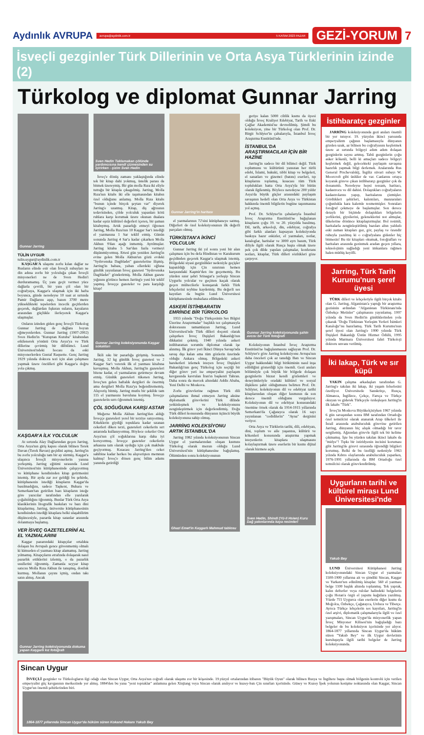Aydınlık AVRUPA
avrupa@aydinlik.com.tr 5 KASIM 2023 PAZAR
GEZİ-YORUM 7
İsveçli gezginler Türk Dillerinin ve Orta Asya Türklerinin izinde (2)
Türkolog ve diplomat Gunnar Jarring
Gunnar Jarring
TÜLİN UYGUR
tulin.uygur@aydinlik.com.tr
KAŞGAR'A ulaşımı zorlu kılan dağlar ne Rusların elinde esir olan İsveçli subayları ne din adına zorlu bir yolculuğa çıkan İsveçli misyonerleri ne de Sven Hedin'i durduramamış. Üç yanı geçit vermez yüce dağlarla çevrili, bir yanı çöl olan bir coğrafyaya, Kaşgar'a ulaşmak için iki hafta boyunca, günde neredeyse 10 saat at sırtında Pamir Dağlarını aşıp, bazen 3700 metre yükseklikteki tepelerden incecik geçitlerden geçerek, dağlardan fışkıran suların, kayaların arasından güçlükle ilerleyerek Kaşgar'a ulaşmışlar.
Onların izinden giden genç İsveçli Türkolog Gunnar Jarring de dağlara boyun eğmeyenlerden. Gunnar Jarring (1907-2002) Sven Hedin'in "Kutuptan Kutuba" kitabından etkilenerek yönünü Orta Asya'ya ve Türk dillerine çevirmiş bir dilbilimci. Lund Üniversitesi'ndeki hocası da eski misyonerlerden Gustaf Raquette. Genç Jarring 1929 yılında doktora tezi için alan çalışması yapmak üzere öncülleri gibi Kaşgar'a doğru yola çıkmış.
KAŞGAR'A İLK YOLCULUK
At sırtında Alay Dağlarından geçen Jarring, Orta Asya'nın giriş kapısı olarak bilinen Terek Davan (Terek Bavan) geçidini aşmış. Jarring'in bu zorlu yolculuğu tam bir ay sürmüş. Kaşgar'a ulaşınca İsveçli misyonerlerin yanına yerleşmiş. Jarring eğitimi sırasında Lund Üniversitesi'nin kütüphanesinde çalışıyormuş ve kütüphane kendisinden kitap getirmesini istemiş. Bir ayda zar zor geldiği bu şehirde, kütüphanenin istediği kitapların Kaşgar'da basılmadığını, sadece Taşkent, Buhara ve Semerkant'tan getirilen bazı kitapların isteğe göre yazıcılar tarafından elle yazılarak çoğaltıldığını öğrenmiş. Bunlar Türk Orta Asya klasiklerinin litografik baskıları ve bazı dini kitaplarmış. Jarring, üniversite kütüphanesinin kendisinden istediği kitaplara belki ulaşabilirim düşüncesiyle, pazarda kitap satanlar arasında dolanmaya başlamış.
VER İSVEÇ GAZETELERİNİ AL EL YAZMALARINI
Kaşgar pazarındaki kitapçılar ortalıkta dolaşan bu Avrupalı gence güvenmemiş olmalı ki kimseden el yazması kitap alamamış. Jarring yılmamış. Kitapçıların etrafında dolaşarak nasıl pazarlık ettiklerini izlemiş, o da pazarlık usullerini öğrenmiş. Zamanla seyyar kitap satıcısı Molla Rıza Akhun ile tanışmış, dostluk kurmuş. Mollanın çayını içmiş, ondan takı satın almış. Ancak
Gunnar Jarring koleksiyonunda dokuma yapan Kaşgarlı kız fotoğrafı
Sven Hedin Taklamakan çölünde yardımcısına kendi çizmesinden su içirirken - çizim Sven Hedin
İsveç'e dönüş zamanı yaklaştığında elinde tek bir kitap dahi yokmuş, üstelik parası da bitmek üzereymiş. Bir gün molla Rıza iki eliyle tuttuğu bir kitapla çıkagelmiş. Jarring, Molla Rıza'nın kitabı iki elle taşımasından kitabın özel olduğunu anlamış. Molla Rıza kitabı "bunun içinde birçok şeytan var" diyerek Jarring'e uzatmış. Kitap, diş ağrısının tedavisinden, çölde yolculuk yapanları kötü ruhlara karşı korumak üzere okunan dualara kadar eşsiz kültürel değerleri içeren, bir şaman kitabıymış. Artık pazarlığı etmeyi öğrenen Jarring, Molla Rıza'nın 10 Kaşgar Sar'ı istediği el yazmasına 1 Sar teklif etmiş. Günün sonunda Jarring 4 Sar'a kadar çıkarken Molla Akhun 9'dan aşağı inmemiş. Ayrılmışlar. Jarring kitaba 5 Sar'dan fazla vermeyi düşünmüyormuş. Ertesi gün yeniden Jarring'in evine gelen Molla Akhun'un gözü evdeki "Sydsvenska Dagbladet" gazetelerine ilişmiş. Jarring'in babası, yaban ellerdeki oğluna günlük yayınlanan İsveç gazetesi "Sydsvenska Dagbladet" gönderirmiş. Molla Akhun gazete yığınını görünce hemen Jarring'e yeni bir teklif yapmış. İsveççe gazeteler ve para karşılığı kitap!
Gunnar Jarring koleksiyonunda Kaşgar sokakları
İkili sıkı bir pazarlığa girişmiş. Sonunda Jarring, 32 kg günlük İsveç gazetesi ve 2 Kaşgar Sar'ı vererek ilk el yazması kitabına kavuşmuş. Molla Akhun, Jarring'in gazeteleri bitene kadar, el yazmalarını getirmeye devam etmiş. Günlük gazeteleri tükenen Jarring, İsveç'ten gelen haftalık dergileri de önermiş ama dergileri Molla Rıza'ya beğendirememiş. Alışveriş bitmiş. Jarring mutlu bir şekilde tam 115 el yazmasını bavuluna koymuş. İsveççe gazetelerin sırrı öğrenmek istemiş.
ÇÖL SOĞUĞUNA KARŞI ASTAR
Meğerse Molla Akhun Jarring'den aldığı İsveççe gazeteleri yerel bir terziye satıyormuş. Erkeklerin giydiği topuklara kadar uzanan ceketleri diken terzi, gazeteleri ceketlerin sırt astarında kullanıyormuş. Böylece ceketler Orta Asya'nın çöl soğuklarına karşı daha iyi koruyormuş. İsveççe gazeteler ceketlerin arkasına tam olarak uyduğu için çok makbule geçiyormuş. Kısacası Jarring'den ceket sahibine kadar herkes bu alışverişten memnun kalmış! İsveç'e dönen genç bilim adamı yanında getirdiği
Gunnar Jarring'in haritası
el yazmalarının 72'sini kütüphaneye satmış. Diğerleri de özel koleksiyonunun ilk değerli parçaları olmuş.
TÜRKİSTAN'A İKİNCİ YOLCULUK
Gunnar Jarring iki yıl sonra yeni bir alan çalışması için bu defa Hindistan ve Karakurum geçidinden geçerek Kaşgar'a ulaşmak istemiş. Bölgedeki siyasi gerginlikler nedeniyle geçişler kapatıldığı için Çin sınırının hemen karşısındaki Kaşmir'den öte geçememiş. Bu yüzden sınır şehri Srinagar'a yerleşip Sincan Uygurlu yolcular ve geçitten kaçak olarak geçen mültecilerle konuşarak farklı Türk lehçelerini teybine kaydetmiş. Bu değerli ses kayıtları da bugün Lund Üniversitesi kütüphanesinde muhafaza edilmekte.
ASKERİ İSTİHBARATIN EMRİNDE BİR TÜRKOLOG
1933 yılında "Doğu Türkçesinin Ses Bilgisi Üzerine Araştırmalar" başlıklı tez çalışmasıyla doktorasını tamamlayan Jarring, Lund Üniversitesi'nde Türk dilleri doçenti olarak çalışırken İsveç Dışişleri Bakanlığı'nın dikkatini çekmiş. 1940 yılında askeri istihbarattan sorumlu diplomat olarak işe alınmış. İlk görev yeri İkinci Dünya Savaşı'nda savaş dışı kalan ama tüm gözlerin üzerinde olduğu Ankara olmuş. Bölgedeki askeri hareketleri izlemek isteyen İsveç Dışişleri Bakanlığı'nın genç Türkolog için seçtiği bir diğer görev yeri ise emperyalist paylaşım kavgasında kavrulan İran'ın başkenti Tahran. Daha sonra da mercek altındaki Addis Ababa, Yeni Delhi ve Moskova.
Zorlu görevlerine rağmen Türk dili çalışmalarını ihmal etmeyen Jarring aksine diplomatik görevlerini Türk dilinde yetkinleşmek ve koleksiyonunu zenginleştirmek için değerlendirmiş. Doğu Türk dilleri konusunda dünyanın üçüncü büyük koleksiyonuna sahip olmuş.
JARRİNG KOLEKSİYONU ARTIK İSTANBUL'DA
Jarring 1982 yılında koleksiyonunun Sincan Uygur el yazmalarından oluşan kısmını Türkolog olarak mezun olduğu Lund Üniversitesi'nin kütüphanesine bağışlamış. Ölümünden sonra koleksiyonunun
Ghazi Emet'in Kaşgarlı Mahmud tablosu
geriye kalan 5000 ciltlik kısmı da üyesi olduğu İsveç Kraliyet Edebiyat, Tarih ve Eski Çağlar Akademisi'ne devredilmiş. Şimdi bu koleksiyon, yine bir Türkolog olan Prof. Dr. Birgit Schlyter'in çabalarıyla, İstanbul İsveç Araştırma Enstitüsü'nde.
İSTANBUL'DA ARAŞTIRMACILAR İÇİN BİR HAZİNE
Jarring'in sadece bir dil bilimci değil. Türk toplumunu ve kültürünü yansıtan her türlü edebi, İslami, hukuki, tıbbi kitap ve belgeleri, el sanatları ve gizemci (batını) eserleri, tıp kitaplarını toplamış, kısacası tüm Türk toplulukları hatta Orta Asya'yla bir bütün olarak ilgilenmiş. Böylece neredeyse 200 yıldır Asya'da büyük güçler arasındaki paylaşım savaşının hedefi olan Orta Asya ve Türkistan hakkında önemli bilgilerin bugüne taşınmasına yol açmış.
Prof. Dr. Schlyter'in çabalarıyla İstanbul İsveç Araştırma Enstitüsü'ne bağışlanan kitapların çoğu 19. ve 20. yüzyılda basılmış. Dil, tarih, arkeoloji, din, edebiyat, coğrafya gibi farklı alanları kapsayan koleksiyonda baskıya hazır eskizler, el yazmaları, notlar, kataloglar, haritalar ve 3000 ayrı basım, Türk diliyle ilgili olarak Rusça başta olmak üzere pek çok dilde yapılan çalışmalar, konferans notları, kitaplar, Türk dilleri sözlükleri göze çarpıyor.
Gunnar Jarring koleksiyonunda şahin avcısı bir Türk fotoğrafı
Koleksiyonun İstanbul İsveç Araştırma Enstitüsü'ne bağışlanmasını sağlayan Prof. Dr. Schlyter'e göre Jarring koleksiyonu Avrupa'nın daha önceleri çok az tanıdığı Batı ve Sincan Uygur hakkındaki bilgi birikiminin nasıl inşa edildiğini gösterdiği için önemli. Gezi anıları bölümüyle çok büyük bir bölgede dolaşan gezginlerin bizzat kendi gözlemleri ve deneyimleriyle oradaki kültürel ve sosyal ilişkilere şahit olduğumuzu belirten Prof. Dr. Schlyter, koleksiyonun dil ve edebiyat tarihi kitaplarından oluşan diğer kısmının da son derece önemli olduğunu vurguluyor. Koleksiyonun dil ve edebiyat konusundaki önemine örnek olarak da 1914-1915 yıllarında Semerkant'da Çağatayca olarak 16 sayı yayınlanan "cedidilerin" "Ayna" dergisini veriyor.
Orta Asya ve Türklerin tarihi, dili, edebiyatı, dini, toplum ve aile yaşantısı, kültürü ve kökenleri konusunda araştırma yapmak isteyenlerin kitaplara ulaşmasını kolaylaştırmak üzere eserlerin bir kısmı dijital olarak hizmete açık.
Sven Hedin, Shindi (Yü-li Hsien) Kuru Dağ yakınlarında kaya resimleri
İstihbaratçı gezginler
JARRİNG koleksiyonunda gezi anıları önemli bir yer tutuyor. 19. yüzyılın ikinci yarısında emperyalizm çağının başlamasıyla dünyanın gözden uzak, az bilinen bu coğrafyasını keşfetmek üzere at sırtında bölgeyi adım adım dolaşan gezginlerin sayısı artmış. Tabii gezginlerin çoğu asker kökenli, belli ki amaçları sadece bölgeyi keşfetmek değil, gelecekteki paylaşım savaşına hazırlık yapmak bilgi derlemek. Aralarında Rus General Prschevalskij, İngiliz süvari subayı W. Moorcroft gibi ünlüler de var. Canlarını ortaya koyarak göreve çıkan istihbaratçı gezginler çok da donanımlı. Neredeyse hepsi ressam, haritacı, kadastrocu ve dil dahisi. Dolaştıkları coğrafyaların kadastrolarını yapıp, haritalarını çizmişler. Gördükleri şehirleri, kalıntıları, manzaraları çoğunlukla kara kalemle resmetmişler. Sonraları fotoğraf çekmeye de başlamışlar. Son derece detaylı bir biçimde dolaştıkları bölgelerin yerlilerini, giysilerini, geleneklerini not almışlar, ülkelerine dönünce kitaplaştırmışlar. Bol resimli, haritalarla zenginleştirilmiş bazıları altın yaldızlı eski zaman kitapları gez, gör, paylaş ve özendir ruhuyla yazılmış ki o coğrafyalara gidenler hiç bitmesin! Bu tür kitapları okumak, fotoğrafları ve haritaları arasında gezinmek aradan geçen yıllara, teknolojinin sağladığı yeni imkanlara rağmen halen müthiş keyifli.
Jarring, Türk Tarih Kurumu'nun şeref üyesi
TÜRK dilleri ve lehçeleriyle ilgili birçok kitabı olan G. Jarring, Afganistan'a yaptığı bir araştırma gezisinin ardından "Afganistan Türkistanı'nda Özbekçe Metinler" çalışmasını yayınlamış. 1997 yılında da Sven Hedin'in günlüklerinden yola çıkarak "Doğu Türkistan Yerleşim Yerleri İsimleri Kataloğu"nu hazırlamış. Türk Tarih Kurumu'nun şeref üyesi olan Jarring'e 1990 yılında Türk Dışişleri Bakanlığı Üstün Hizmet Ödülü, 1995 yılında Marmara Üniversitesi fahri Türkoloji doktoru unvanı verilmiş.
İki lakap, Türk ve sır küpü
YAKIN çalışma arkadaşları tarafından G. Jarring'e takılan iki lakap, iki yaşam felsefesini özetliyor. Üniversitede Sanskritçe, Rusça, Almanca, İngilizce, Çekçe, Farsça ve Türkçe okuyan ve giderek Türkçeyle özdeşleşen Jarring'in ilk lakabı "Türk".
İsveç'in Moskova Büyükelçisiyken 1967 yılında 6 gün savaşından sonra BM tarafından Ortadoğu özel temsilcisi olarak atanarak Arap ülkeleri ile İsrail arasında arabuluculuk görevine getirilen Jarring, dünyanın hiç alışık olmadığı bir tavır sergilemiş. Ağzından görevle ilgili tek bir kelime çıkmamış. İşte bu yüzden takılan ikinci lakabı da "midye"! Tıpkı bir istiridyenin incisini koruması gibi Jarring'de görevi sırasında öğrendiği bilgileri korumuş. Belki de bu özelliği nedeniyle 1963 yılında Kıbrıs olaylarında arabuluculuk yaparken, 1976-1991 yıllarında da BM Ortadoğu özel temsilcisi olarak görevlendirilmiş.
Uygurların tarihi ve kültürel mirası Lund Üniversitesi'nde
Yakub Bey
LUND Üniversitesi Kütüphanesi Jarring koleksiyonundaki Sincan Uygur el yazmaları 1500-1900 yıllarına ait ve şimdiki Sincan, Kaşgar ve Yarkent'ten edinilmiş kitaplar. 560 el yazması belge 1100 başlık altında toplanmış. Tek yaprak, kalın defterler veya rulolar halindeki belgelerin çoğu Hotan'a özgü el yapımı kağıtlara yazılmış. Yüzde 75'i Uygurca olan eserlerin diğer kısmı da Moğolca, Özbekçe, Çağatayca, Urduca ve Tibetçe. Ayrıca Türkçe lehçelerin ses kayıtları, Jarring'in özel arşivi, diplomatik çalışmalarıyla ilgili ve özel yazışmaları, Sincan Uygur'da misyonerlik yapan İsveç Misyoner Kilisesi'nin bağışladığı bazı belgeler de bu koleksiyon içerisinde yer alıyor. 1864-1877 yıllarında Sincan Uygur'da hüküm süren "Yakub Bey" ve ilk Uygur devletinin kuruluşuyla ilgili tarihi belgeler de Jarring koleksiyonunda.
Sincan Uygur
İSVEÇLİ gezginler ve Türkologların ilgi odağı olan Sincan Uygur, Orta Asya'nın coğrafi olarak ulaşımı zor bir köşesinde. 19.yüzyıl ortalarından itibaren "Büyük Oyun" olarak bilinen Rusya ve İngiltere başta olmak bölgenin kontrolü için verilen emperyalist güç kavgasının merkezinde yer almış. 1884'den bu yana "yeni topraklar" anlamına gelen Xinjiang veya Sincan olarak anılıyor ve kuzey-batı Çin sınırları içerisinde. Güney ve Kuzey İpek yolunun kesişme noktasında olan Kaşgar, Sincan Uygur'un önemli şehirlerinden biri.
1864-1877 yıllarında Sincan Uygur'da hüküm süren Kokand Hakanı Yakub Bey